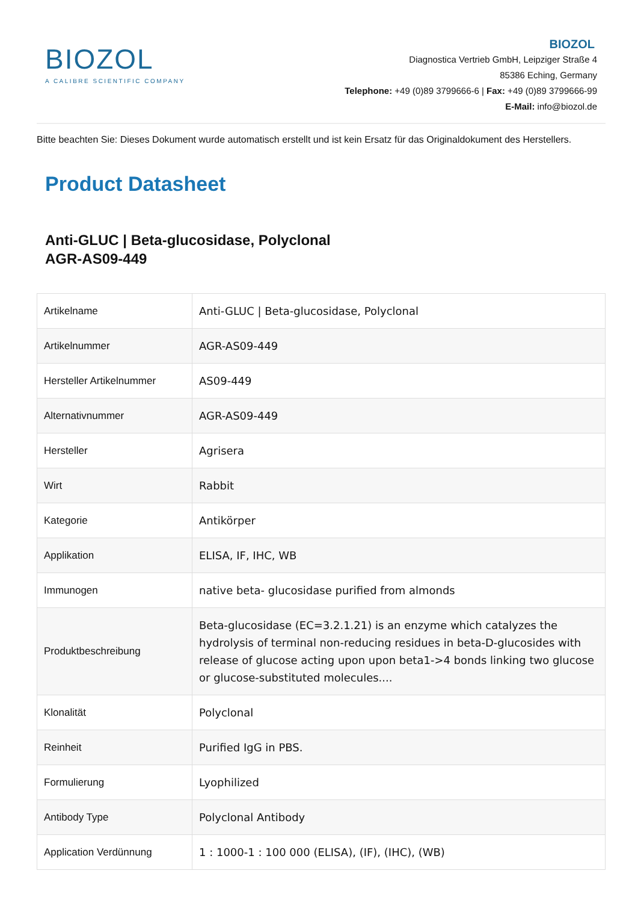BIOZOL
A CALIBRE SCIENTIFIC COMPANY
BIOZOL
Diagnostica Vertrieb GmbH, Leipziger Straße 4
85386 Eching, Germany
Telephone: +49 (0)89 3799666-6 | Fax: +49 (0)89 3799666-99
E-Mail: info@biozol.de
Bitte beachten Sie: Dieses Dokument wurde automatisch erstellt und ist kein Ersatz für das Originaldokument des Herstellers.
Product Datasheet
Anti-GLUC | Beta-glucosidase, Polyclonal
AGR-AS09-449
| Artikelname | Anti-GLUC / Beta-glucosidase, Polyclonal |
| Artikelnummer | AGR-AS09-449 |
| Hersteller Artikelnummer | AS09-449 |
| Alternativnummer | AGR-AS09-449 |
| Hersteller | Agrisera |
| Wirt | Rabbit |
| Kategorie | Antikörper |
| Applikation | ELISA, IF, IHC, WB |
| Immunogen | native beta- glucosidase purified from almonds |
| Produktbeschreibung | Beta-glucosidase (EC=3.2.1.21) is an enzyme which catalyzes the hydrolysis of terminal non-reducing residues in beta-D-glucosides with release of glucose acting upon upon beta1->4 bonds linking two glucose or glucose-substituted molecules.... |
| Klonalität | Polyclonal |
| Reinheit | Purified IgG in PBS. |
| Formulierung | Lyophilized |
| Antibody Type | Polyclonal Antibody |
| Application Verdünnung | 1 : 1000-1 : 100 000 (ELISA), (IF), (IHC), (WB) |